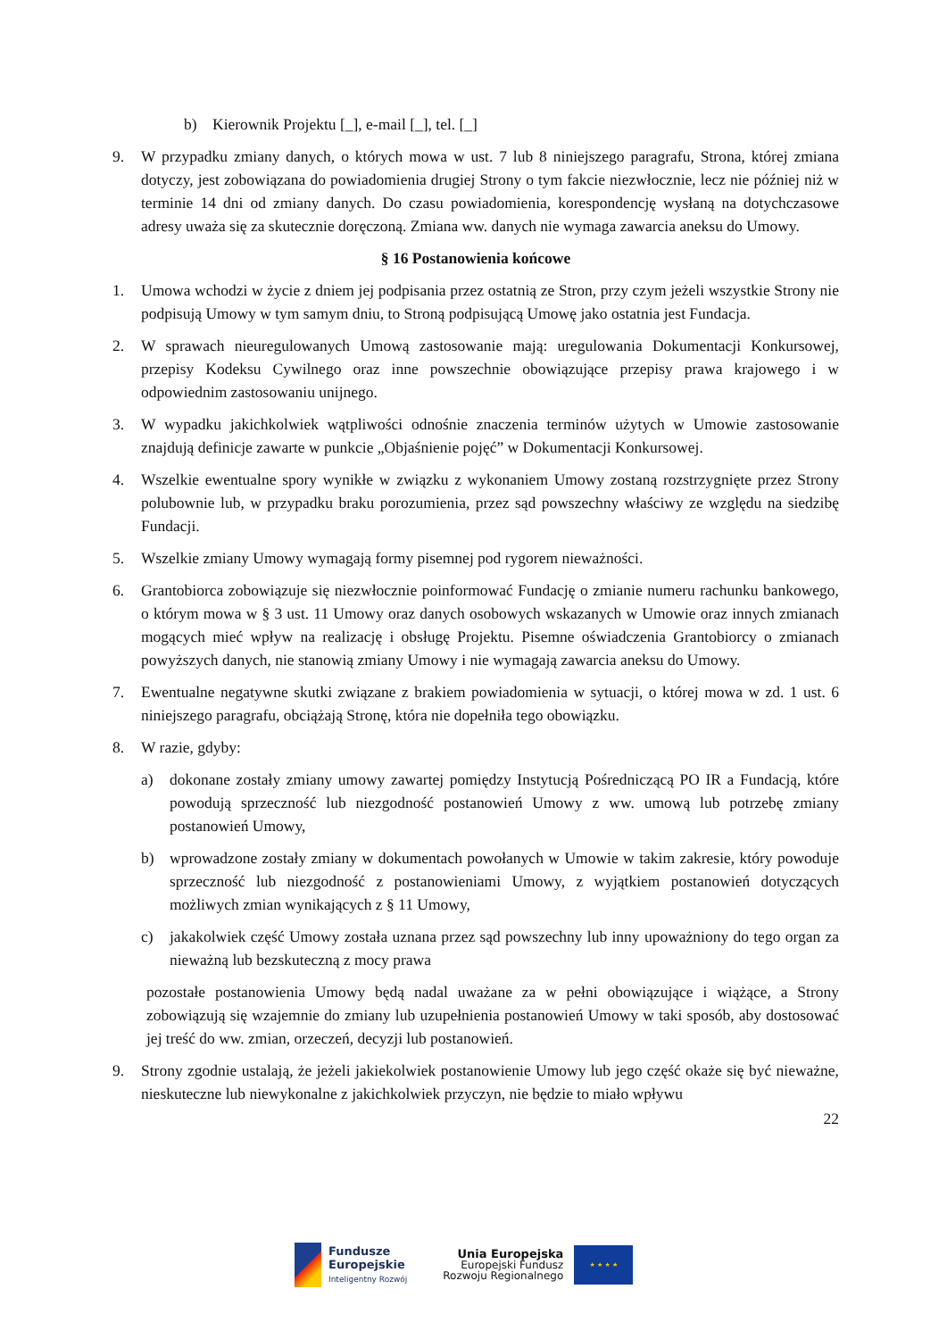b) Kierownik Projektu [_], e-mail [_], tel. [_]
9. W przypadku zmiany danych, o których mowa w ust. 7 lub 8 niniejszego paragrafu, Strona, której zmiana dotyczy, jest zobowiązana do powiadomienia drugiej Strony o tym fakcie niezwłocznie, lecz nie później niż w terminie 14 dni od zmiany danych. Do czasu powiadomienia, korespondencję wysłaną na dotychczasowe adresy uważa się za skutecznie doręczoną. Zmiana ww. danych nie wymaga zawarcia aneksu do Umowy.
§ 16 Postanowienia końcowe
1. Umowa wchodzi w życie z dniem jej podpisania przez ostatnią ze Stron, przy czym jeżeli wszystkie Strony nie podpisują Umowy w tym samym dniu, to Stroną podpisującą Umowę jako ostatnia jest Fundacja.
2. W sprawach nieuregulowanych Umową zastosowanie mają: uregulowania Dokumentacji Konkursowej, przepisy Kodeksu Cywilnego oraz inne powszechnie obowiązujące przepisy prawa krajowego i w odpowiednim zastosowaniu unijnego.
3. W wypadku jakichkolwiek wątpliwości odnośnie znaczenia terminów użytych w Umowie zastosowanie znajdują definicje zawarte w punkcie „Objaśnienie pojęć” w Dokumentacji Konkursowej.
4. Wszelkie ewentualne spory wynikłe w związku z wykonaniem Umowy zostaną rozstrzygnięte przez Strony polubownie lub, w przypadku braku porozumienia, przez sąd powszechny właściwy ze względu na siedzibę Fundacji.
5. Wszelkie zmiany Umowy wymagają formy pisemnej pod rygorem nieważności.
6. Grantobiorca zobowiązuje się niezwłocznie poinformować Fundację o zmianie numeru rachunku bankowego, o którym mowa w § 3 ust. 11 Umowy oraz danych osobowych wskazanych w Umowie oraz innych zmianach mogących mieć wpływ na realizację i obsługę Projektu. Pisemne oświadczenia Grantobiorcy o zmianach powyższych danych, nie stanowią zmiany Umowy i nie wymagają zawarcia aneksu do Umowy.
7. Ewentualne negatywne skutki związane z brakiem powiadomienia w sytuacji, o której mowa w zd. 1 ust. 6 niniejszego paragrafu, obciążają Stronę, która nie dopełniła tego obowiązku.
8. W razie, gdyby:
a) dokonane zostały zmiany umowy zawartej pomiędzy Instytucją Pośredniczącą PO IR a Fundacją, które powodują sprzeczność lub niezgodność postanowień Umowy z ww. umową lub potrzebę zmiany postanowień Umowy,
b) wprowadzone zostały zmiany w dokumentach powołanych w Umowie w takim zakresie, który powoduje sprzeczność lub niezgodność z postanowieniami Umowy, z wyjątkiem postanowień dotyczących możliwych zmian wynikających z § 11 Umowy,
c) jakakolwiek część Umowy została uznana przez sąd powszechny lub inny upoważniony do tego organ za nieważną lub bezskuteczną z mocy prawa
pozostałe postanowienia Umowy będą nadal uważane za w pełni obowiązujące i wiążące, a Strony zobowiązują się wzajemnie do zmiany lub uzupełnienia postanowień Umowy w taki sposób, aby dostosować jej treść do ww. zmian, orzeczeń, decyzji lub postanowień.
9. Strony zgodnie ustalają, że jeżeli jakiekolwiek postanowienie Umowy lub jego część okaże się być nieważne, nieskuteczne lub niewykonalne z jakichkolwiek przyczyn, nie będzie to miało wpływu
22
Fundusze
Europejskie
Inteligentny Rozwój
Unia Europejska
Europejski Fundusz
Rozwoju Regionalnego
★ ★ ★ ★